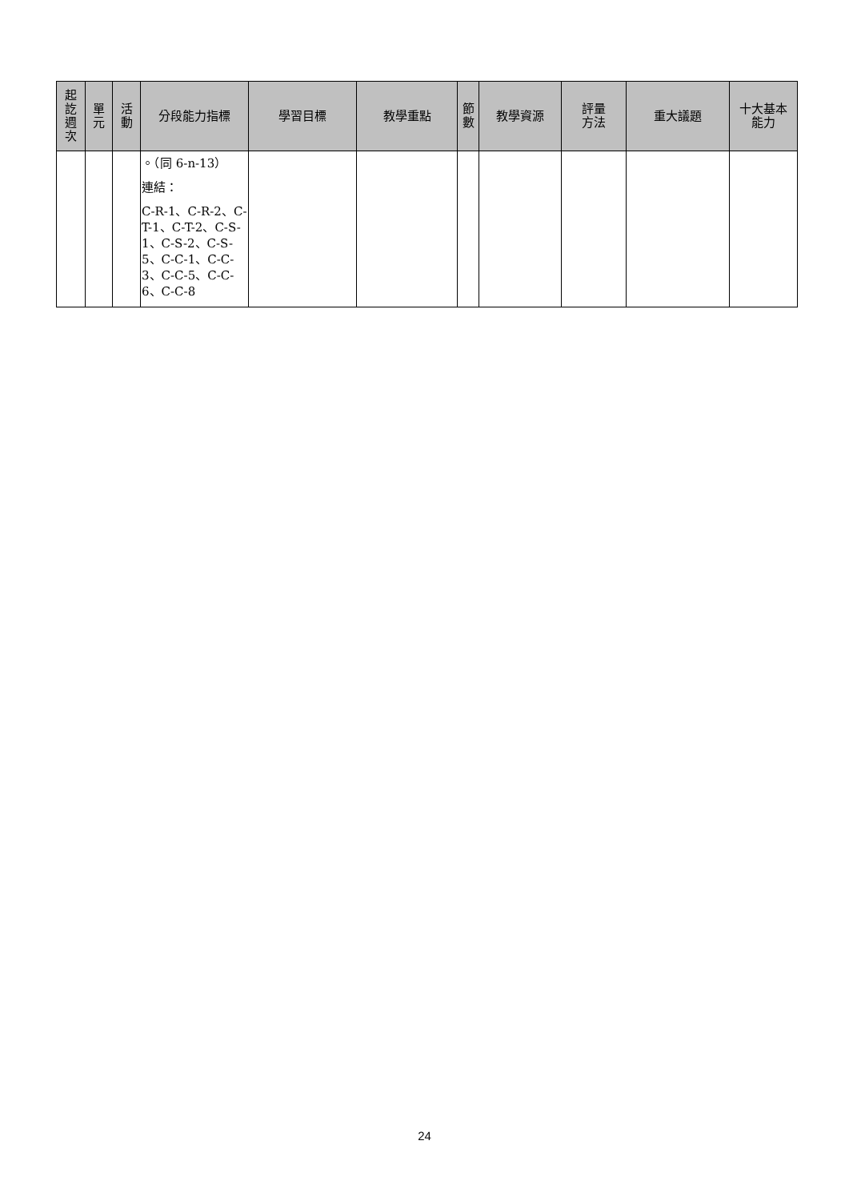| 起 訖 週 次 | 單 元 | 活 動 | 分段能力指標 | 學習目標 | 教學重點 | 節 數 | 教學資源 | 評量 方法 | 重大議題 | 十大基本 能力 |
| --- | --- | --- | --- | --- | --- | --- | --- | --- | --- | --- |
| | | | 。（同 6-n-13） 連結： C-R-1、C-R-2、C-T-1、C-T-2、C-S-1、C-S-2、C-S-5、C-C-1、C-C-3、C-C-5、C-C-6、C-C-8 | | | | | | | |
24